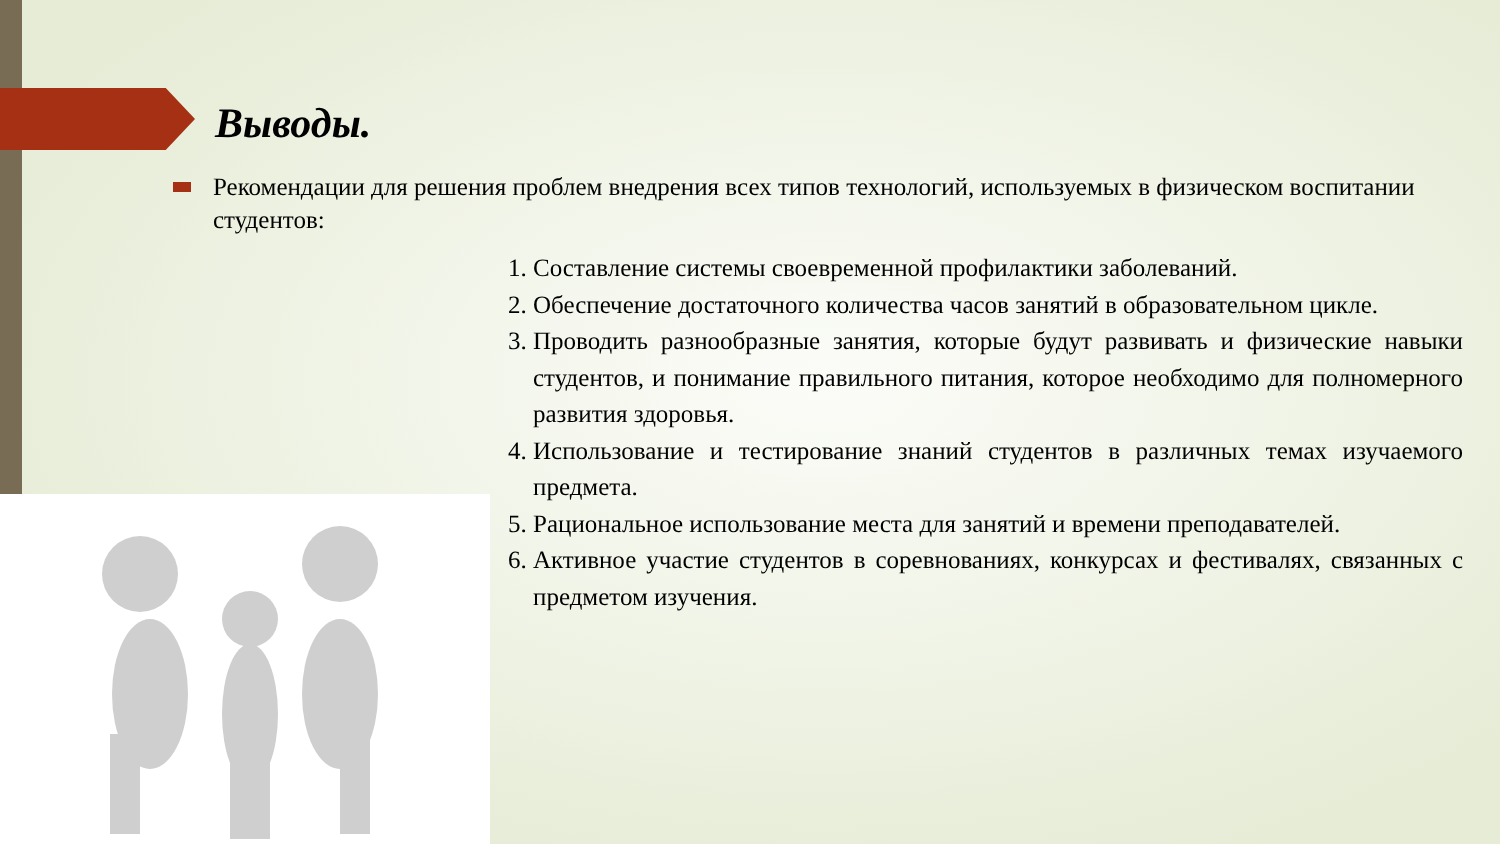Выводы.
Рекомендации для решения проблем внедрения всех типов технологий, используемых в физическом воспитании студентов:
1. Составление системы своевременной профилактики заболеваний.
2. Обеспечение достаточного количества часов занятий в образовательном цикле.
3. Проводить разнообразные занятия, которые будут развивать и физические навыки студентов, и понимание правильного питания, которое необходимо для полномерного развития здоровья.
4. Использование и тестирование знаний студентов в различных темах изучаемого предмета.
5. Рациональное использование места для занятий и времени преподавателей.
6. Активное участие студентов в соревнованиях, конкурсах и фестивалях, связанных с предметом изучения.